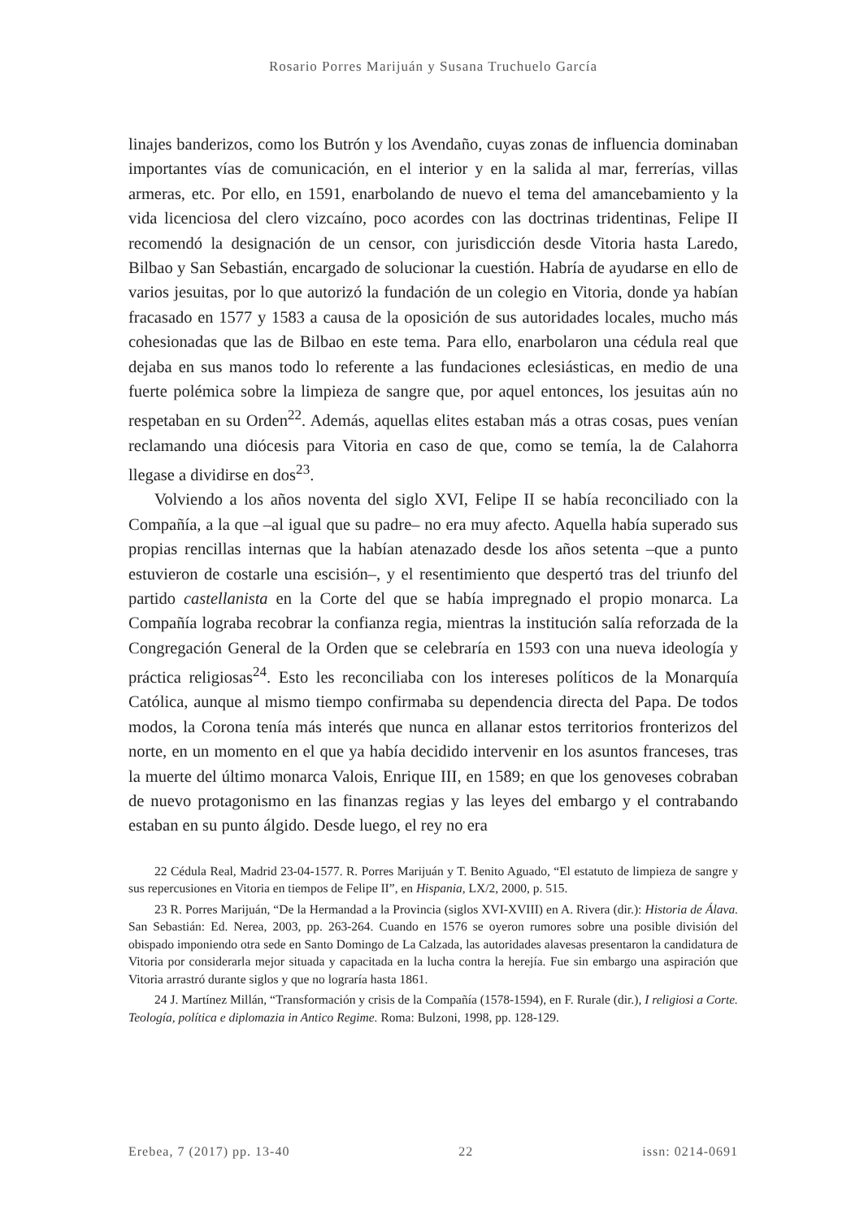Rosario Porres Marijuán y Susana Truchuelo García
linajes banderizos, como los Butrón y los Avendaño, cuyas zonas de influencia dominaban importantes vías de comunicación, en el interior y en la salida al mar, ferrerías, villas armeras, etc. Por ello, en 1591, enarbolando de nuevo el tema del amancebamiento y la vida licenciosa del clero vizcaíno, poco acordes con las doctrinas tridentinas, Felipe II recomendó la designación de un censor, con jurisdicción desde Vitoria hasta Laredo, Bilbao y San Sebastián, encargado de solucionar la cuestión. Habría de ayudarse en ello de varios jesuitas, por lo que autorizó la fundación de un colegio en Vitoria, donde ya habían fracasado en 1577 y 1583 a causa de la oposición de sus autoridades locales, mucho más cohesionadas que las de Bilbao en este tema. Para ello, enarbolaron una cédula real que dejaba en sus manos todo lo referente a las fundaciones eclesiásticas, en medio de una fuerte polémica sobre la limpieza de sangre que, por aquel entonces, los jesuitas aún no respetaban en su Orden<sup>22</sup>. Además, aquellas elites estaban más a otras cosas, pues venían reclamando una diócesis para Vitoria en caso de que, como se temía, la de Calahorra llegase a dividirse en dos<sup>23</sup>.
Volviendo a los años noventa del siglo XVI, Felipe II se había reconciliado con la Compañía, a la que –al igual que su padre– no era muy afecto. Aquella había superado sus propias rencillas internas que la habían atenazado desde los años setenta –que a punto estuvieron de costarle una escisión–, y el resentimiento que despertó tras del triunfo del partido castellanista en la Corte del que se había impregnado el propio monarca. La Compañía lograba recobrar la confianza regia, mientras la institución salía reforzada de la Congregación General de la Orden que se celebraría en 1593 con una nueva ideología y práctica religiosas<sup>24</sup>. Esto les reconciliaba con los intereses políticos de la Monarquía Católica, aunque al mismo tiempo confirmaba su dependencia directa del Papa. De todos modos, la Corona tenía más interés que nunca en allanar estos territorios fronterizos del norte, en un momento en el que ya había decidido intervenir en los asuntos franceses, tras la muerte del último monarca Valois, Enrique III, en 1589; en que los genoveses cobraban de nuevo protagonismo en las finanzas regias y las leyes del embargo y el contrabando estaban en su punto álgido. Desde luego, el rey no era
22 Cédula Real, Madrid 23-04-1577. R. Porres Marijuán y T. Benito Aguado, “El estatuto de limpieza de sangre y sus repercusiones en Vitoria en tiempos de Felipe II”, en Hispania, LX/2, 2000, p. 515.
23 R. Porres Marijuán, “De la Hermandad a la Provincia (siglos XVI-XVIII) en A. Rivera (dir.): Historia de Álava. San Sebastián: Ed. Nerea, 2003, pp. 263-264. Cuando en 1576 se oyeron rumores sobre una posible división del obispado imponiendo otra sede en Santo Domingo de La Calzada, las autoridades alavesas presentaron la candidatura de Vitoria por considerarla mejor situada y capacitada en la lucha contra la herejía. Fue sin embargo una aspiración que Vitoria arrastró durante siglos y que no lograría hasta 1861.
24 J. Martínez Millán, “Transformación y crisis de la Compañía (1578-1594), en F. Rurale (dir.), I religiosi a Corte. Teología, política e diplomazia in Antico Regime. Roma: Bulzoni, 1998, pp. 128-129.
Erebea, 7 (2017) pp. 13-40 22 issn: 0214-0691